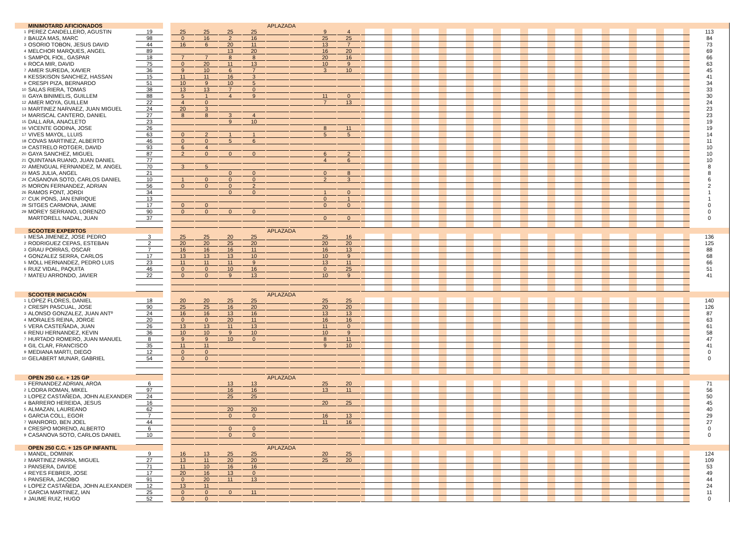| | MINIMOTARD AFICIONADOS | | | | | | | APLAZADA | | | | | |
| 1 | PEREZ CANDELLERO, AGUSTIN | 19 | | 25 | 25 | 25 | 25 | | | 9 | 4 | | 113 |
| 2 | BAUZA MAS, MARC | 98 | | 0 | 16 | 2 | 16 | | | 25 | 25 | | 84 |
| 3 | OSORIO TOBON, JESUS DAVID | 44 | | 16 | 6 | 20 | 11 | | | 13 | 7 | | 73 |
| 4 | MELCHOR MARQUES, ANGEL | 89 | | | | 13 | 20 | | | 16 | 20 | | 69 |
| 5 | SAMPOL FIOL, GASPAR | 18 | | 7 | 7 | 8 | 8 | | | 20 | 16 | | 66 |
| 6 | ROCA MIR, DAVID | 75 | | 0 | 20 | 11 | 13 | | | 10 | 9 | | 63 |
| 7 | AMER SUREDA, XAVIER | 36 | | 9 | 10 | 6 | 7 | | | 3 | 10 | | 45 |
| 8 | KESSKISON SANCHEZ, HASSAN | 15 | | 11 | 11 | 16 | 3 | | | | | | 41 |
| 9 | CRESPI PIZA, BERNARDO | 51 | | 10 | 9 | 10 | 5 | | | | | | 34 |
| 10 | SALAS RIERA, TOMAS | 38 | | 13 | 13 | 7 | 0 | | | | | | 33 |
| 11 | GAYA BINIMELIS, GUILLEM | 88 | | 5 | 1 | 4 | 9 | | | 11 | 0 | | 30 |
| 12 | AMER MOYA, GUILLEM | 22 | | 4 | 0 | | | | | 7 | 13 | | 24 |
| 13 | MARTINEZ NARVAEZ, JUAN MIGUEL | 24 | | 20 | 3 | | | | | | | | 23 |
| 14 | MARISCAL CANTERO, DANIEL | 27 | | 8 | 8 | 3 | 4 | | | | | | 23 |
| 15 | DALL ARA, ANACLETO | 23 | | | | 9 | 10 | | | | | | 19 |
| 16 | VICENTE GODINA, JOSE | 26 | | | | | | | | 8 | 11 | | 19 |
| 17 | VIVES MAYOL, LLUIS | 63 | | 0 | 2 | 1 | 1 | | | 5 | 5 | | 14 |
| 18 | COVAS MARTINEZ, ALBERTO | 46 | | 0 | 0 | 5 | 6 | | | | | | 11 |
| 19 | CASTRELO ROTGER, DAVID | 93 | | 6 | 4 | | | | | | | | 10 |
| 20 | GAYA SANCHEZ, MIGUEL | 87 | | 2 | 0 | 0 | 0 | | | 6 | 2 | | 10 |
| 21 | QUINTANA RUANO, JUAN DANIEL | 77 | | | | | | | | 4 | 6 | | 10 |
| 22 | AMENGUAL FERNANDEZ, M. ANGEL | 70 | | 3 | 5 | | | | | | | | 8 |
| 23 | MAS JULIA, ANGEL | 21 | | | | 0 | 0 | | | 0 | 8 | | 8 |
| 24 | CASANOVA SOTO, CARLOS DANIEL | 10 | | 1 | 0 | 0 | 0 | | | 2 | 3 | | 6 |
| 25 | MORON FERNANDEZ, ADRIAN | 56 | | 0 | 0 | 0 | 2 | | | | | | 2 |
| 26 | RAMOS FONT, JORDI | 34 | | | | 0 | 0 | | | 1 | 0 | | 1 |
| 27 | CUK PONS, JAN ENRIQUE | 13 | | | | | | | | 0 | 1 | | 1 |
| 28 | SITGES CARMONA, JAIME | 17 | | 0 | 0 | | | | | 0 | 0 | | 0 |
| 29 | MOREY SERRANO, LORENZO | 90 | | 0 | 0 | 0 | 0 | | | | | | 0 |
| | MARTORELL NADAL, JUAN | 37 | | | | | | | | 0 | 0 | | 0 |
| | SCOOTER EXPERTOS | | | | | | | APLAZADA | | | | | |
| 1 | MESA JIMENEZ, JOSE PEDRO | 3 | | 25 | 25 | 20 | 25 | | | 25 | 16 | | 136 |
| 2 | RODRIGUEZ CEPAS, ESTEBAN | 2 | | 20 | 20 | 25 | 20 | | | 20 | 20 | | 125 |
| 3 | GRAU PORRAS, OSCAR | 7 | | 16 | 16 | 16 | 11 | | | 16 | 13 | | 88 |
| 4 | GONZALEZ SERRA, CARLOS | 17 | | 13 | 13 | 13 | 10 | | | 10 | 9 | | 68 |
| 5 | MOLL HERNANDEZ, PEDRO LUIS | 23 | | 11 | 11 | 11 | 9 | | | 13 | 11 | | 66 |
| 6 | RUIZ VIDAL, PAQUITA | 46 | | 0 | 0 | 10 | 16 | | | 0 | 25 | | 51 |
| 7 | MATEU ARRONDO, JAVIER | 22 | | 0 | 0 | 9 | 13 | | | 10 | 9 | | 41 |
| | SCOOTER INICIACIÓN | | | | | | | APLAZADA | | | | | |
| 1 | LOPEZ FLORES, DANIEL | 18 | | 20 | 20 | 25 | 25 | | | 25 | 25 | | 140 |
| 2 | CRESPI PASCUAL, JOSE | 90 | | 25 | 25 | 16 | 20 | | | 20 | 20 | | 126 |
| 3 | ALONSO GONZALEZ, JUAN ANTº | 24 | | 16 | 16 | 13 | 16 | | | 13 | 13 | | 87 |
| 4 | MORALES REINA, JORGE | 20 | | 0 | 0 | 20 | 11 | | | 16 | 16 | | 63 |
| 5 | VERA CASTEÑADA, JUAN | 26 | | 13 | 13 | 11 | 13 | | | 11 | 0 | | 61 |
| 6 | RENU HERNANDEZ, KEVIN | 36 | | 10 | 10 | 9 | 10 | | | 10 | 9 | | 58 |
| 7 | HURTADO ROMERO, JUAN MANUEL | 8 | | 9 | 9 | 10 | 0 | | | 8 | 11 | | 47 |
| 8 | GIL CLAR, FRANCISCO | 35 | | 11 | 11 | | | | | 9 | 10 | | 41 |
| 9 | MEDIANA MARTI, DIEGO | 12 | | 0 | 0 | | | | | | | | 0 |
| 10 | GELABERT MUNAR, GABRIEL | 54 | | 0 | 0 | | | | | | | | 0 |
| | OPEN 250 c.c. + 125 GP | | | | | | | APLAZADA | | | | | |
| 1 | FERNANDEZ ADRIAN, AROA | 6 | | | | 13 | 13 | | | 25 | 20 | | 71 |
| 2 | LODRA ROMAN, MIKEL | 97 | | | | 16 | 16 | | | 13 | 11 | | 56 |
| 3 | LOPEZ CASTAÑEDA, JOHN ALEXANDER | 24 | | | | 25 | 25 | | | | | | 50 |
| 4 | BARRERO HEREIDA, JESUS | 16 | | | | | | | | 20 | 25 | | 45 |
| 5 | ALMAZAN, LAUREANO | 62 | | | | 20 | 20 | | | | | | 40 |
| 6 | GARCIA COLL, EGOR | 7 | | | | 0 | 0 | | | 16 | 13 | | 29 |
| 7 | WANRORD, BEN JOEL | 44 | | | | | | | | 11 | 16 | | 27 |
| 8 | CRESPO MORENO, ALBERTO | 6 | | | | 0 | 0 | | | | | | 0 |
| 9 | CASANOVA SOTO, CARLOS DANIEL | 10 | | | | 0 | 0 | | | | | | 0 |
| | OPEN 250 C.C. + 125 GP INFANTIL | | | | | | | APLAZADA | | | | | |
| 1 | MANDL, DOMINIK | 9 | | 16 | 13 | 25 | 25 | | | 20 | 25 | | 124 |
| 2 | MARTINEZ PARRA, MIGUEL | 27 | | 13 | 11 | 20 | 20 | | | 25 | 20 | | 109 |
| 3 | PANSERA, DAVIDE | 71 | | 11 | 10 | 16 | 16 | | | | | | 53 |
| 4 | REYES FEBRER, JOSE | 17 | | 20 | 16 | 13 | 0 | | | | | | 49 |
| 5 | PANSERA, JACOBO | 91 | | 0 | 20 | 11 | 13 | | | | | | 44 |
| 6 | LOPEZ CASTAÑEDA, JOHN ALEXANDER | 12 | | 13 | 11 | | | | | | | | 24 |
| 7 | GARCIA MARTINEZ, IAN | 25 | | 0 | 0 | 0 | 11 | | | | | | 11 |
| 8 | JAUME RUIZ, HUGO | 52 | | 0 | 0 | | | | | | | | 0 |